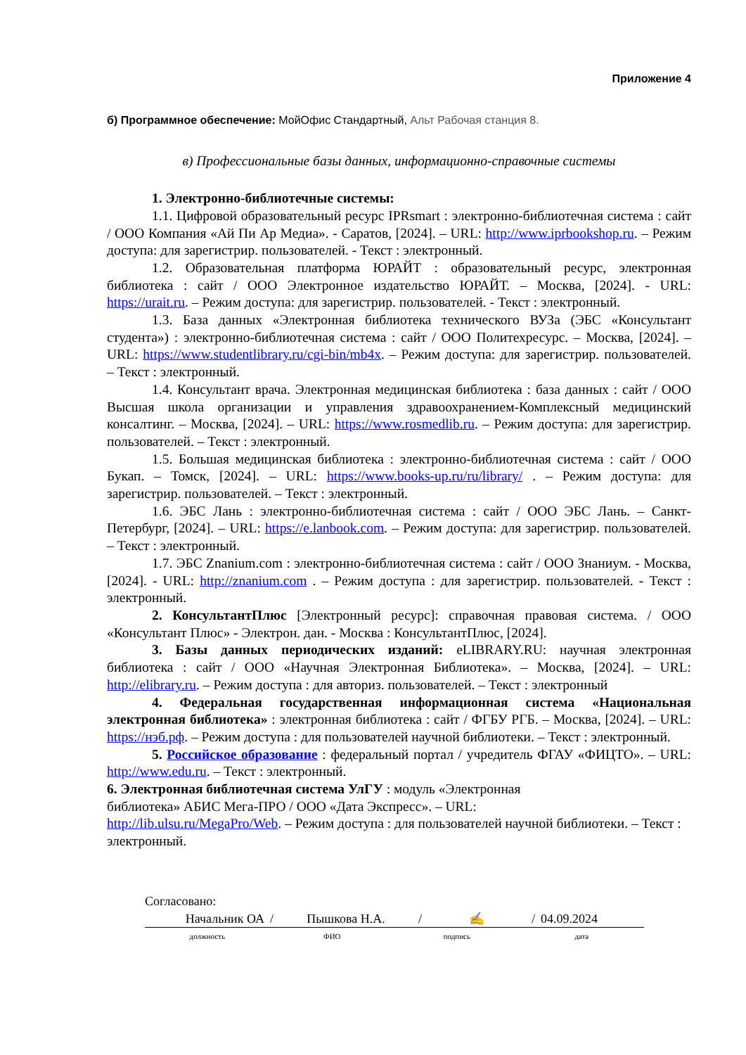Приложение 4
б) Программное обеспечение: МойОфис Стандартный, Альт Рабочая станция 8.
в) Профессиональные базы данных, информационно-справочные системы
1. Электронно-библиотечные системы:
1.1. Цифровой образовательный ресурс IPRsmart : электронно-библиотечная система : сайт / ООО Компания «Ай Пи Ар Медиа». - Саратов, [2024]. – URL: http://www.iprbookshop.ru. – Режим доступа: для зарегистрир. пользователей. - Текст : электронный.
1.2. Образовательная платформа ЮРАЙТ : образовательный ресурс, электронная библиотека : сайт / ООО Электронное издательство ЮРАЙТ. – Москва, [2024]. - URL: https://urait.ru. – Режим доступа: для зарегистрир. пользователей. - Текст : электронный.
1.3. База данных «Электронная библиотека технического ВУЗа (ЭБС «Консультант студента») : электронно-библиотечная система : сайт / ООО Политехресурс. – Москва, [2024]. – URL: https://www.studentlibrary.ru/cgi-bin/mb4x. – Режим доступа: для зарегистрир. пользователей. – Текст : электронный.
1.4. Консультант врача. Электронная медицинская библиотека : база данных : сайт / ООО Высшая школа организации и управления здравоохранением-Комплексный медицинский консалтинг. – Москва, [2024]. – URL: https://www.rosmedlib.ru. – Режим доступа: для зарегистрир. пользователей. – Текст : электронный.
1.5. Большая медицинская библиотека : электронно-библиотечная система : сайт / ООО Букап. – Томск, [2024]. – URL: https://www.books-up.ru/ru/library/ . – Режим доступа: для зарегистрир. пользователей. – Текст : электронный.
1.6. ЭБС Лань : электронно-библиотечная система : сайт / ООО ЭБС Лань. – Санкт-Петербург, [2024]. – URL: https://e.lanbook.com. – Режим доступа: для зарегистрир. пользователей. – Текст : электронный.
1.7. ЭБС Znanium.com : электронно-библиотечная система : сайт / ООО Знаниум. - Москва, [2024]. - URL: http://znanium.com . – Режим доступа : для зарегистрир. пользователей. - Текст : электронный.
2. КонсультантПлюс [Электронный ресурс]: справочная правовая система. / ООО «Консультант Плюс» - Электрон. дан. - Москва : КонсультантПлюс, [2024].
3. Базы данных периодических изданий: eLIBRARY.RU: научная электронная библиотека : сайт / ООО «Научная Электронная Библиотека». – Москва, [2024]. – URL: http://elibrary.ru. – Режим доступа : для авториз. пользователей. – Текст : электронный
4. Федеральная государственная информационная система «Национальная электронная библиотека» : электронная библиотека : сайт / ФГБУ РГБ. – Москва, [2024]. – URL: https://нэб.рф. – Режим доступа : для пользователей научной библиотеки. – Текст : электронный.
5. Российское образование : федеральный портал / учредитель ФГАУ «ФИЦТО». – URL: http://www.edu.ru. – Текст : электронный.
6. Электронная библиотечная система УлГУ : модуль «Электронная
библиотека» АБИС Мега-ПРО / ООО «Дата Экспресс». – URL:
http://lib.ulsu.ru/MegaPro/Web. – Режим доступа : для пользователей научной библиотеки. – Текст : электронный.
Согласовано:
Начальник ОА / Пышкова Н.А. / ✍ / 04.09.2024
должность ФИО подпись дата